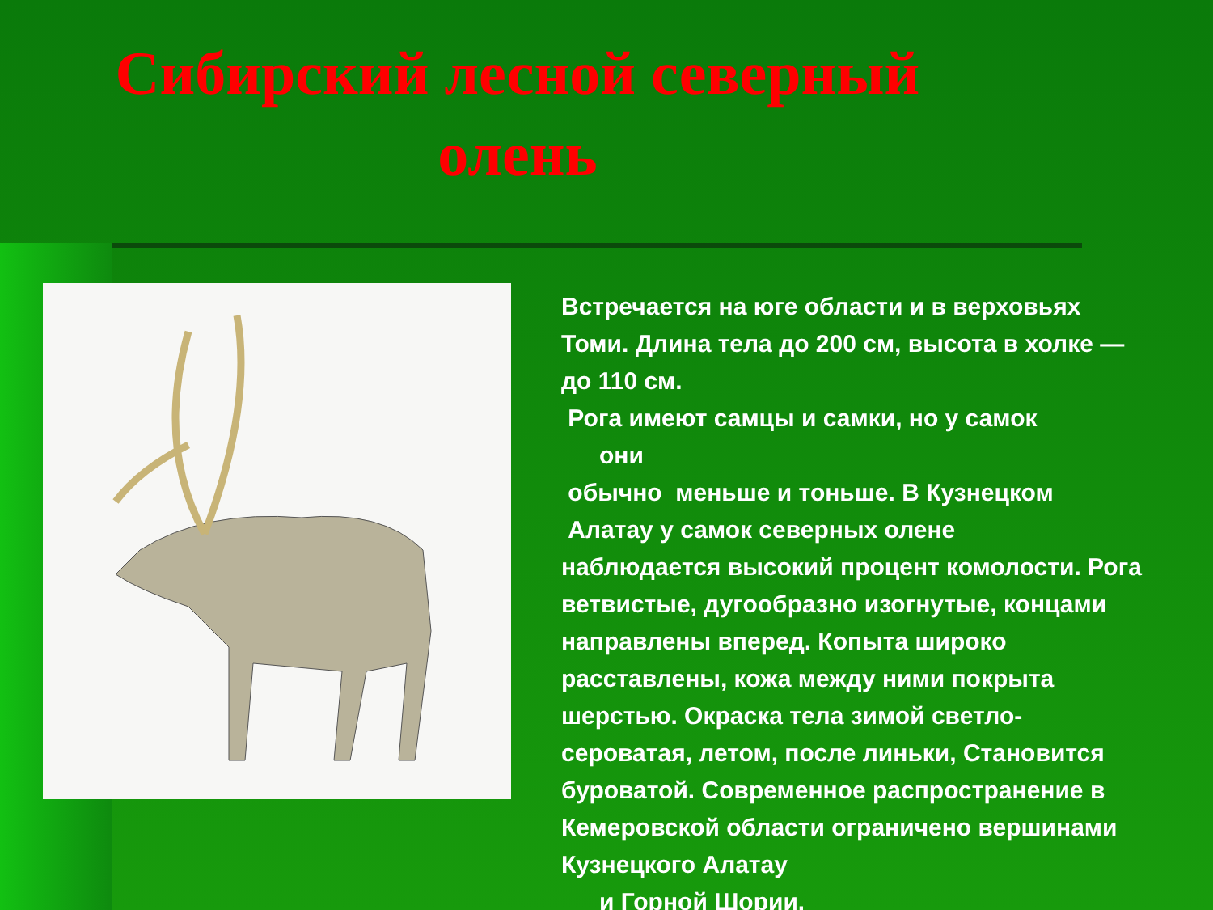Сибирский лесной северный олень
Встречается на юге области и в верховьях Томи. Длина тела до 200 см, высота в холке — до 110 см.
Рога имеют самцы и самки, но у самок
они
обычно меньше и тоньше. В Кузнецком
Алатау у самок северных олене
наблюдается высокий процент комолости. Рога ветвистые, дугообразно изогнутые, концами направлены вперед. Копыта широко расставлены, кожа между ними покрыта шерстью. Окраска тела зимой светло-сероватая, летом, после линьки, Становится буроватой. Современное распространение в Кемеровской области ограничено вершинами Кузнецкого Алатау
и Горной Шории.